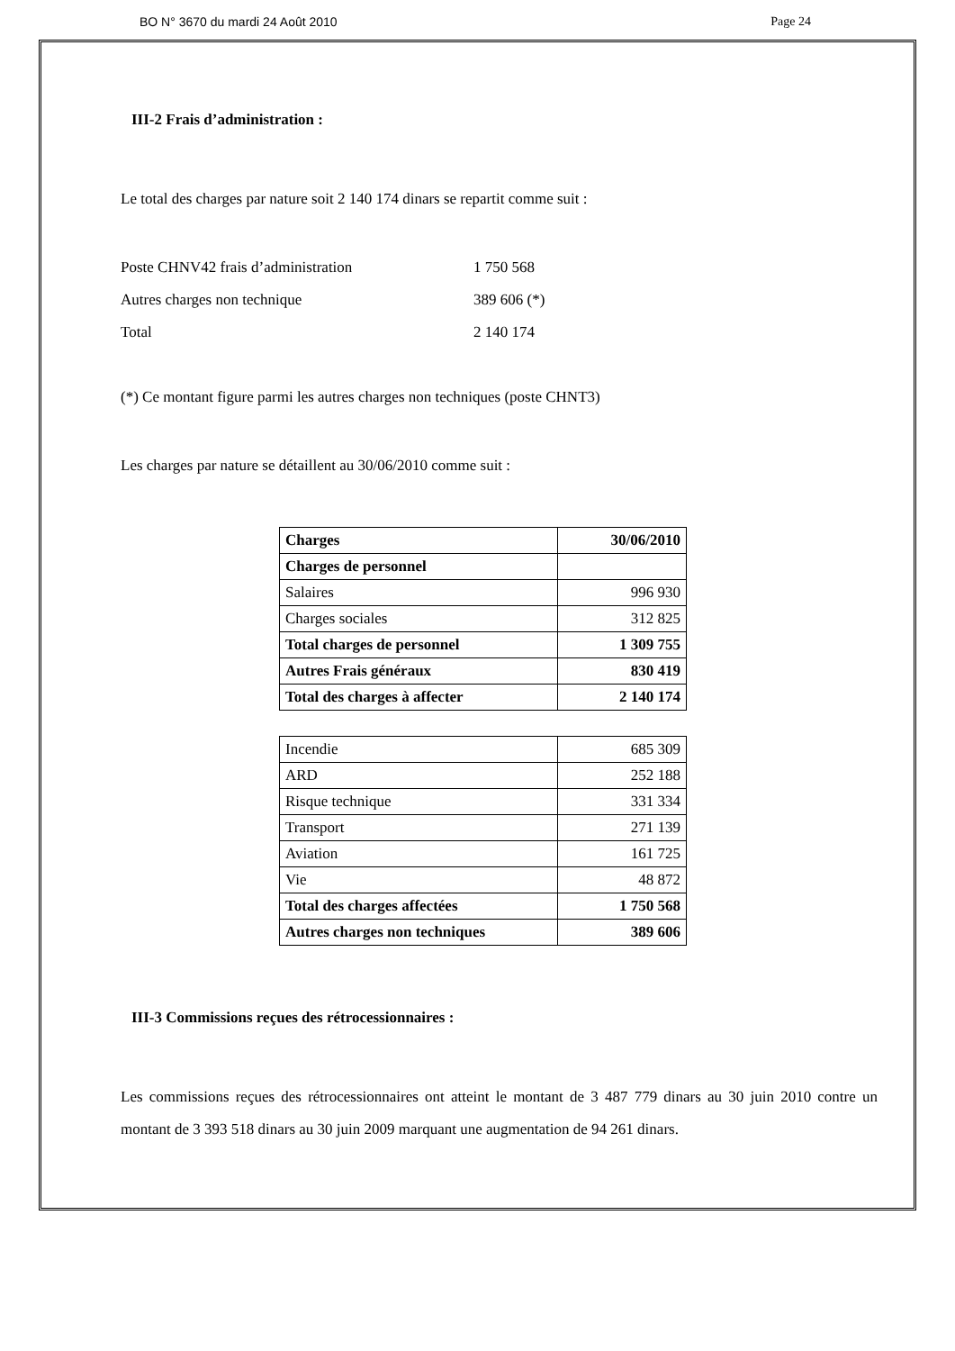BO N° 3670 du mardi 24 Août 2010 Page 24
III-2 Frais d’administration :
Le total des charges par nature soit 2 140 174 dinars se repartit comme suit :
Poste CHNV42 frais d’administration 1 750 568
Autres charges non technique 389 606 (*)
Total 2 140 174
(*) Ce montant figure parmi les autres charges non techniques (poste CHNT3)
Les charges par nature se détaillent au 30/06/2010 comme suit :
| Charges | 30/06/2010 |
| Charges de personnel | |
| Salaires | 996 930 |
| Charges sociales | 312 825 |
| Total charges de personnel | 1 309 755 |
| Autres Frais généraux | 830 419 |
| Total des charges à affecter | 2 140 174 |
| Incendie | 685 309 |
| ARD | 252 188 |
| Risque technique | 331 334 |
| Transport | 271 139 |
| Aviation | 161 725 |
| Vie | 48 872 |
| Total des charges affectées | 1 750 568 |
| Autres charges non techniques | 389 606 |
III-3 Commissions reçues des rétrocessionnaires :
Les commissions reçues des rétrocessionnaires ont atteint le montant de 3 487 779 dinars au 30 juin 2010 contre un montant de 3 393 518 dinars au 30 juin 2009 marquant une augmentation de 94 261 dinars.